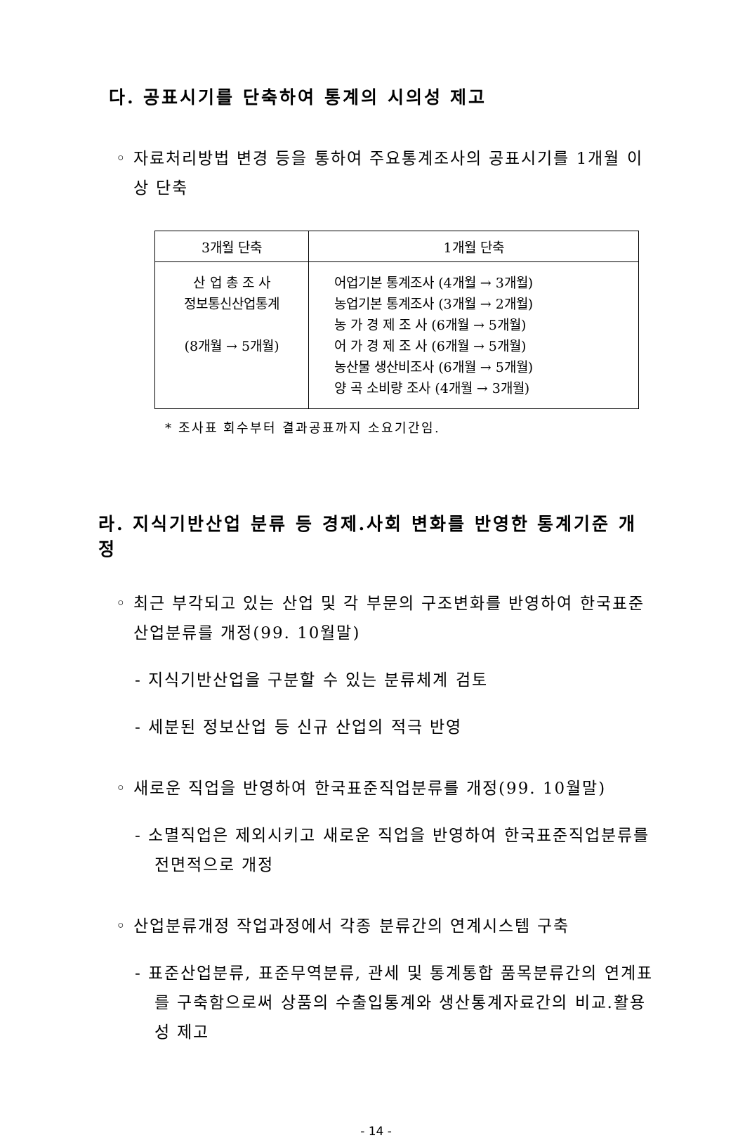다. 공표시기를 단축하여 통계의 시의성 제고
◦ 자료처리방법 변경 등을 통하여 주요통계조사의 공표시기를 1개월 이상 단축
| 3개월 단축 | 1개월 단축 |
| --- | --- |
| 산 업 총 조 사 정보통신산업통계 (8개월 → 5개월) | 어업기본 통계조사 (4개월 → 3개월) 농업기본 통계조사 (3개월 → 2개월) 농 가 경 제 조 사 (6개월 → 5개월) 어 가 경 제 조 사 (6개월 → 5개월) 농산물 생산비조사 (6개월 → 5개월) 양 곡 소비량 조사 (4개월 → 3개월) |
* 조사표 회수부터 결과공표까지 소요기간임.
라. 지식기반산업 분류 등 경제.사회 변화를 반영한 통계기준 개정
◦ 최근 부각되고 있는 산업 및 각 부문의 구조변화를 반영하여 한국표준산업분류를 개정(99. 10월말)
- 지식기반산업을 구분할 수 있는 분류체계 검토
- 세분된 정보산업 등 신규 산업의 적극 반영
◦ 새로운 직업을 반영하여 한국표준직업분류를 개정(99. 10월말)
- 소멸직업은 제외시키고 새로운 직업을 반영하여 한국표준직업분류를 전면적으로 개정
◦ 산업분류개정 작업과정에서 각종 분류간의 연계시스템 구축
- 표준산업분류, 표준무역분류, 관세 및 통계통합 품목분류간의 연계표를 구축함으로써 상품의 수출입통계와 생산통계자료간의 비교.활용성 제고
- 14 -